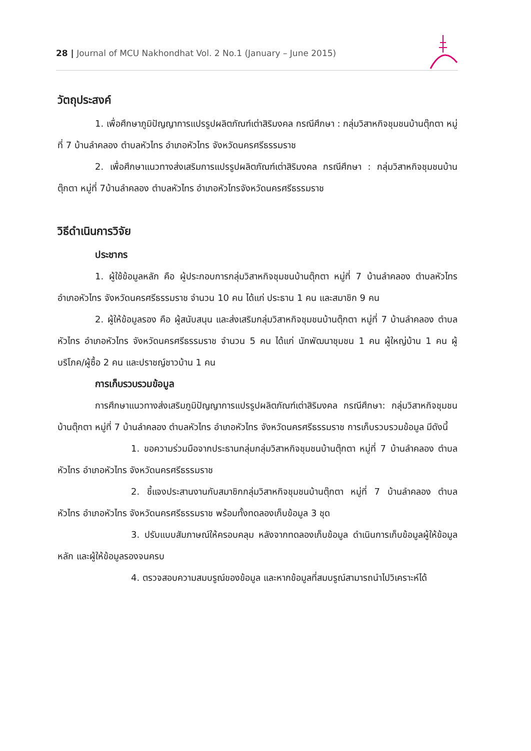28 | Journal of MCU Nakhondhat Vol. 2 No.1 (January – June 2015)
วัตถุประสงค์
1. เพื่อศึกษาภูมิปัญญาการแปรรูปผลิตภัณฑ์เต่าสิริมงคล กรณีศึกษา : กลุ่มวิสาหกิจชุมชนบ้านตุ๊กตา หมู่ที่ 7 บ้านลำคลอง ตำบลหัวไทร อำเภอหัวไทร จังหวัดนครศรีธรรมราช
2. เพื่อศึกษาแนวทางส่งเสริมการแปรรูปผลิตภัณฑ์เต่าสิริมงคล กรณีศึกษา : กลุ่มวิสาหกิจชุมชนบ้านตุ๊กตา หมู่ที่ 7บ้านลำคลอง ตำบลหัวไทร อำเภอหัวไทรจังหวัดนครศรีธรรมราช
วิธีดำเนินการวิจัย
ประชากร
1. ผู้ใช้ข้อมูลหลัก คือ ผู้ประกอบการกลุ่มวิสาหกิจชุมชนบ้านตุ๊กตา หมู่ที่ 7 บ้านลำคลอง ตำบลหัวไทร อำเภอหัวไทร จังหวัดนครศรีธรรมราช จำนวน 10 คน ได้แก่ ประธาน 1 คน และสมาชิก 9 คน
2. ผู้ให้ข้อมูลรอง คือ ผู้สนับสนุน และส่งเสริมกลุ่มวิสาหกิจชุมชนบ้านตุ๊กตา หมู่ที่ 7 บ้านลำคลอง ตำบลหัวไทร อำเภอหัวไทร จังหวัดนครศรีธรรมราช จำนวน 5 คน ได้แก่ นักพัฒนาชุมชน 1 คน ผู้ใหญ่บ้าน 1 คน ผู้บริโภค/ผู้ซื้อ 2 คน และปราชญ์ชาวบ้าน 1 คน
การเก็บรวบรวมข้อมูล
การศึกษาแนวทางส่งเสริมภูมิปัญญาการแปรรูปผลิตภัณฑ์เต่าสิริมงคล กรณีศึกษา: กลุ่มวิสาหกิจชุมชนบ้านตุ๊กตา หมู่ที่ 7 บ้านลำคลอง ตำบลหัวไทร อำเภอหัวไทร จังหวัดนครศรีธรรมราช การเก็บรวบรวมข้อมูล มีดังนี้
1. ขอความร่วมมือจากประธานกลุ่มกลุ่มวิสาหกิจชุมชนบ้านตุ๊กตา หมู่ที่ 7 บ้านลำคลอง ตำบลหัวไทร อำเภอหัวไทร จังหวัดนครศรีธรรมราช
2. ชี้แจงประสานงานกับสมาชิกกลุ่มวิสาหกิจชุมชนบ้านตุ๊กตา หมู่ที่ 7 บ้านลำคลอง ตำบลหัวไทร อำเภอหัวไทร จังหวัดนครศรีธรรมราช พร้อมทั้งทดลองเก็บข้อมูล 3 ชุด
3. ปรับแบบสัมภาษณ์ให้ครอบคลุม หลังจากทดลองเก็บข้อมูล ดำเนินการเก็บข้อมูลผู้ให้ข้อมูลหลัก และผู้ให้ข้อมูลรองจนครบ
4. ตรวจสอบความสมบรูณ์ของข้อมูล และหากข้อมูลที่สมบรูณ์สามารถนำไปวิเคราะห์ได้